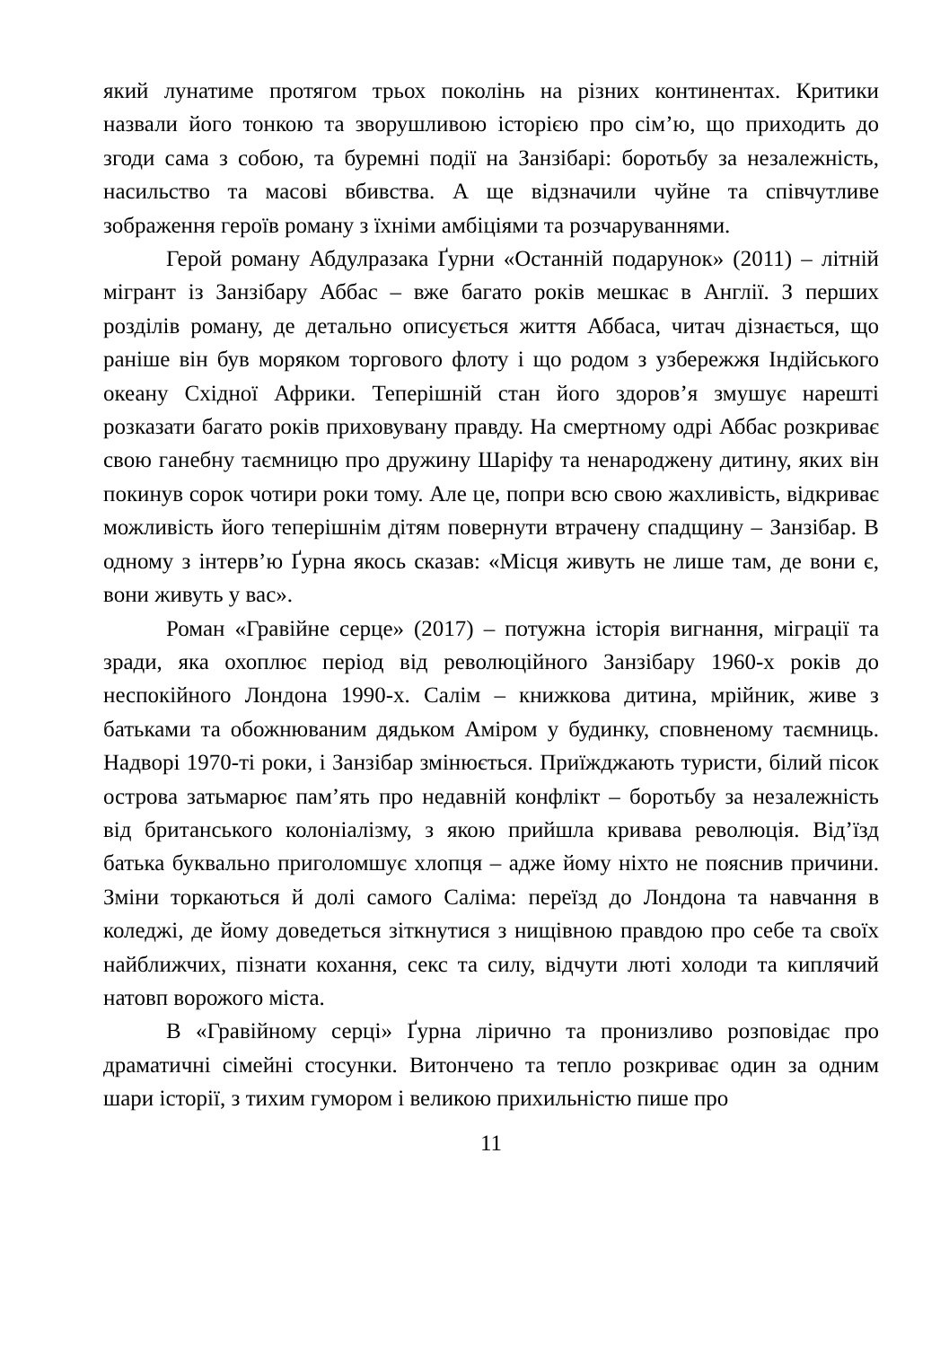який лунатиме протягом трьох поколінь на різних континентах. Критики назвали його тонкою та зворушливою історією про сім’ю, що приходить до згоди сама з собою, та буремні події на Занзібарі: боротьбу за незалежність, насильство та масові вбивства. А ще відзначили чуйне та співчутливе зображення героїв роману з їхніми амбіціями та розчаруваннями.
Герой роману Абдулразака Ґурни «Останній подарунок» (2011) – літній мігрант із Занзібару Аббас – вже багато років мешкає в Англії. З перших розділів роману, де детально описується життя Аббаса, читач дізнається, що раніше він був моряком торгового флоту і що родом з узбережжя Індійського океану Східної Африки. Теперішній стан його здоров’я змушує нарешті розказати багато років приховувану правду. На смертному одрі Аббас розкриває свою ганебну таємницю про дружину Шаріфу та ненароджену дитину, яких він покинув сорок чотири роки тому. Але це, попри всю свою жахливість, відкриває можливість його теперішнім дітям повернути втрачену спадщину – Занзібар. В одному з інтерв’ю Ґурна якось сказав: «Місця живуть не лише там, де вони є, вони живуть у вас».
Роман «Гравійне серце» (2017) – потужна історія вигнання, міграції та зради, яка охоплює період від революційного Занзібару 1960-х років до неспокійного Лондона 1990-х. Салім – книжкова дитина, мрійник, живе з батьками та обожнюваним дядьком Аміром у будинку, сповненому таємниць. Надворі 1970-ті роки, і Занзібар змінюється. Приїжджають туристи, білий пісок острова затьмарює пам’ять про недавній конфлікт – боротьбу за незалежність від британського колоніалізму, з якою прийшла кривава революція. Від’їзд батька буквально приголомшує хлопця – адже йому ніхто не пояснив причини. Зміни торкаються й долі самого Саліма: переїзд до Лондона та навчання в коледжі, де йому доведеться зіткнутися з нищівною правдою про себе та своїх найближчих, пізнати кохання, секс та силу, відчути люті холоди та киплячий натовп ворожого міста.
В «Гравійному серці» Ґурна лірично та пронизливо розповідає про драматичні сімейні стосунки. Витончено та тепло розкриває один за одним шари історії, з тихим гумором і великою прихильністю пише про
11